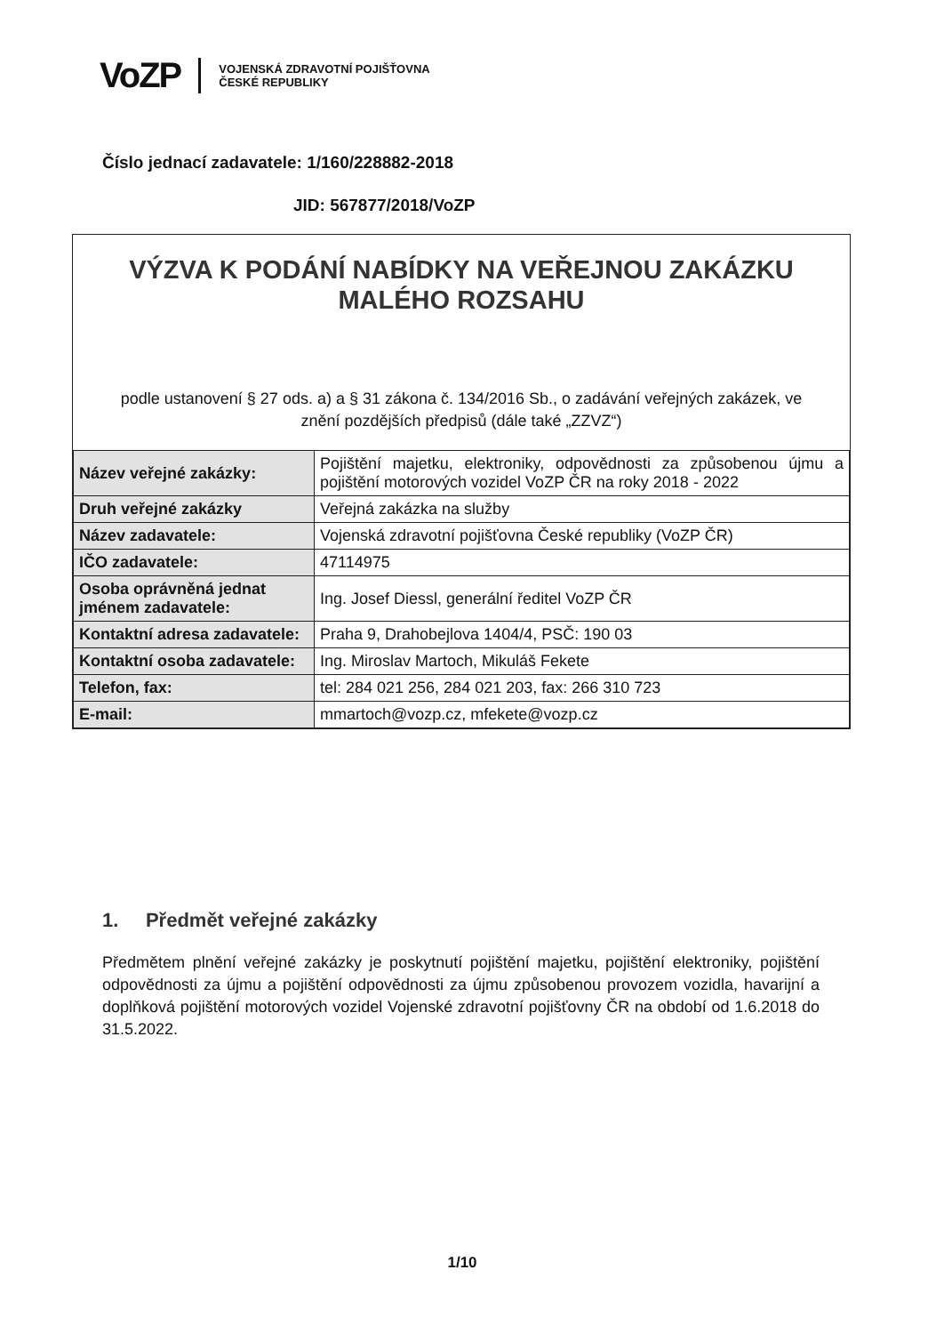VoZP VOJENSKÁ ZDRAVOTNÍ POJIŠŤOVNA
ČESKÉ REPUBLIKY
Číslo jednací zadavatele: 1/160/228882-2018
JID: 567877/2018/VoZP
VÝZVA K PODÁNÍ NABÍDKY NA VEŘEJNOU ZAKÁZKU MALÉHO ROZSAHU
podle ustanovení § 27 ods. a) a § 31 zákona č. 134/2016 Sb., o zadávání veřejných zakázek, ve znění pozdějších předpisů (dále také „ZZVZ“)
| Název veřejné zakázky: | Pojištění majetku, elektroniky, odpovědnosti za způsobenou újmu a pojištění motorových vozidel VoZP ČR na roky 2018 - 2022 |
| Druh veřejné zakázky | Veřejná zakázka na služby |
| Název zadavatele: | Vojenská zdravotní pojišťovna České republiky (VoZP ČR) |
| IČO zadavatele: | 47114975 |
| Osoba oprávněná jednat jménem zadavatele: | Ing. Josef Diessl, generální ředitel VoZP ČR |
| Kontaktní adresa zadavatele: | Praha 9, Drahobejlova 1404/4, PSČ: 190 03 |
| Kontaktní osoba zadavatele: | Ing. Miroslav Martoch, Mikuláš Fekete |
| Telefon, fax: | tel: 284 021 256, 284 021 203, fax: 266 310 723 |
| E-mail: | mmartoch@vozp.cz, mfekete@vozp.cz |
1. Předmět veřejné zakázky
Předmětem plnění veřejné zakázky je poskytnutí pojištění majetku, pojištění elektroniky, pojištění odpovědnosti za újmu a pojištění odpovědnosti za újmu způsobenou provozem vozidla, havarijní a doplňková pojištění motorových vozidel Vojenské zdravotní pojišťovny ČR na období od 1.6.2018 do 31.5.2022.
1/10